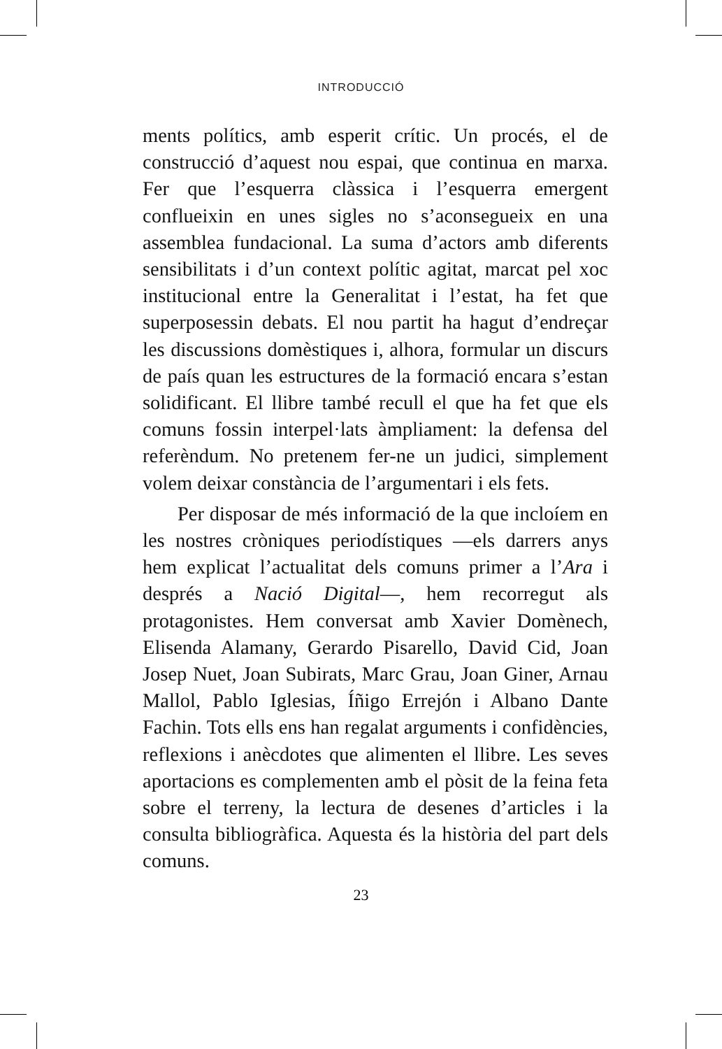INTRODUCCIÓ
ments polítics, amb esperit crític. Un procés, el de construcció d’aquest nou espai, que continua en marxa. Fer que l’esquerra clàssica i l’esquerra emergent conflueixin en unes sigles no s’aconsegueix en una assemblea fundacional. La suma d’actors amb diferents sensibilitats i d’un context polític agitat, marcat pel xoc institucional entre la Generalitat i l’estat, ha fet que superposessin debats. El nou partit ha hagut d’endreçar les discussions domèstiques i, alhora, formular un discurs de país quan les estructures de la formació encara s’estan solidificant. El llibre també recull el que ha fet que els comuns fossin interpel·lats àmpliament: la defensa del referèndum. No pretenem fer-ne un judici, simplement volem deixar constància de l’argumentari i els fets.
Per disposar de més informació de la que incloíem en les nostres cròniques periodístiques —els darrers anys hem explicat l’actualitat dels comuns primer a l’Ara i després a Nació Digital—, hem recorregut als protagonistes. Hem conversat amb Xavier Domènech, Elisenda Alamany, Gerardo Pisarello, David Cid, Joan Josep Nuet, Joan Subirats, Marc Grau, Joan Giner, Arnau Mallol, Pablo Iglesias, Íñigo Errejón i Albano Dante Fachin. Tots ells ens han regalat arguments i confidències, reflexions i anècdotes que alimenten el llibre. Les seves aportacions es complementen amb el pòsit de la feina feta sobre el terreny, la lectura de desenes d’articles i la consulta bibliogràfica. Aquesta és la història del part dels comuns.
23